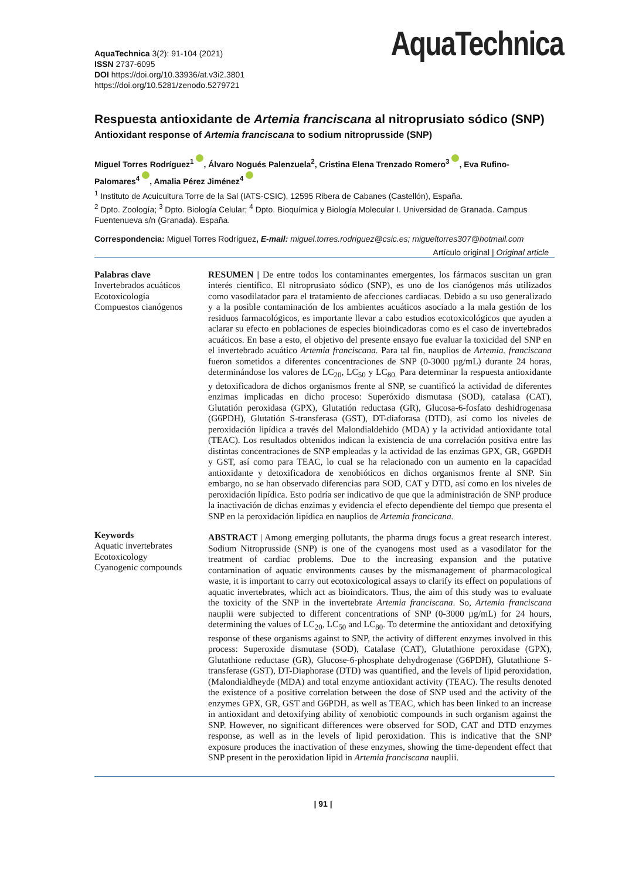AquaTechnica 3(2): 91-104 (2021)
ISSN 2737-6095
DOI https://doi.org/10.33936/at.v3i2.3801
https://doi.org/10.5281/zenodo.5279721
AquaTechnica
Respuesta antioxidante de Artemia franciscana al nitroprusiato sódico (SNP)
Antioxidant response of Artemia franciscana to sodium nitroprusside (SNP)
Miguel Torres Rodríguez<sup>1</sup> , Álvaro Nogués Palenzuela<sup>2</sup>, Cristina Elena Trenzado Romero<sup>3</sup> , Eva Rufino-Palomares<sup>4</sup> , Amalia Pérez Jiménez<sup>4</sup>
<sup>1</sup> Instituto de Acuicultura Torre de la Sal (IATS-CSIC), 12595 Ribera de Cabanes (Castellón), España.
<sup>2</sup> Dpto. Zoología; <sup>3</sup> Dpto. Biología Celular; <sup>4</sup> Dpto. Bioquímica y Biología Molecular I. Universidad de Granada. Campus Fuentenueva s/n (Granada). España.
Correspondencia: Miguel Torres Rodríguez, E-mail: miguel.torres.rodriguez@csic.es; migueltorres307@hotmail.com
Artículo original | Original article
Palabras clave
Invertebrados acuáticos
Ecotoxicología
Compuestos cianógenos
Keywords
Aquatic invertebrates
Ecotoxicology
Cyanogenic compounds
RESUMEN | De entre todos los contaminantes emergentes, los fármacos suscitan un gran interés científico. El nitroprusiato sódico (SNP), es uno de los cianógenos más utilizados como vasodilatador para el tratamiento de afecciones cardiacas. Debido a su uso generalizado y a la posible contaminación de los ambientes acuáticos asociado a la mala gestión de los residuos farmacológicos, es importante llevar a cabo estudios ecotoxicológicos que ayuden a aclarar su efecto en poblaciones de especies bioindicadoras como es el caso de invertebrados acuáticos. En base a esto, el objetivo del presente ensayo fue evaluar la toxicidad del SNP en el invertebrado acuático Artemia franciscana. Para tal fin, nauplios de Artemia. franciscana fueron sometidos a diferentes concentraciones de SNP (0-3000 µg/mL) durante 24 horas, determinándose los valores de LC<sub>20</sub>, LC<sub>50</sub> y LC<sub>80.</sub> Para determinar la respuesta antioxidante y detoxificadora de dichos organismos frente al SNP, se cuantificó la actividad de diferentes enzimas implicadas en dicho proceso: Superóxido dismutasa (SOD), catalasa (CAT), Glutatión peroxidasa (GPX), Glutatión reductasa (GR), Glucosa-6-fosfato deshidrogenasa (G6PDH), Glutatión S-transferasa (GST), DT-diaforasa (DTD), así como los niveles de peroxidación lipídica a través del Malondialdehido (MDA) y la actividad antioxidante total (TEAC). Los resultados obtenidos indican la existencia de una correlación positiva entre las distintas concentraciones de SNP empleadas y la actividad de las enzimas GPX, GR, G6PDH y GST, así como para TEAC, lo cual se ha relacionado con un aumento en la capacidad antioxidante y detoxificadora de xenobióticos en dichos organismos frente al SNP. Sin embargo, no se han observado diferencias para SOD, CAT y DTD, así como en los niveles de peroxidación lipídica. Esto podría ser indicativo de que que la administración de SNP produce la inactivación de dichas enzimas y evidencia el efecto dependiente del tiempo que presenta el SNP en la peroxidación lipídica en nauplios de Artemia francicana.
ABSTRACT | Among emerging pollutants, the pharma drugs focus a great research interest. Sodium Nitroprusside (SNP) is one of the cyanogens most used as a vasodilator for the treatment of cardiac problems. Due to the increasing expansion and the putative contamination of aquatic environments causes by the mismanagement of pharmacological waste, it is important to carry out ecotoxicological assays to clarify its effect on populations of aquatic invertebrates, which act as bioindicators. Thus, the aim of this study was to evaluate the toxicity of the SNP in the invertebrate Artemia franciscana. So, Artemia franciscana nauplii were subjected to different concentrations of SNP (0-3000 µg/mL) for 24 hours, determining the values of LC<sub>20</sub>, LC<sub>50</sub> and LC<sub>80</sub>. To determine the antioxidant and detoxifying response of these organisms against to SNP, the activity of different enzymes involved in this process: Superoxide dismutase (SOD), Catalase (CAT), Glutathione peroxidase (GPX), Glutathione reductase (GR), Glucose-6-phosphate dehydrogenase (G6PDH), Glutathione S-transferase (GST), DT-Diaphorase (DTD) was quantified, and the levels of lipid peroxidation, (Malondialdheyde (MDA) and total enzyme antioxidant activity (TEAC). The results denoted the existence of a positive correlation between the dose of SNP used and the activity of the enzymes GPX, GR, GST and G6PDH, as well as TEAC, which has been linked to an increase in antioxidant and detoxifying ability of xenobiotic compounds in such organism against the SNP. However, no significant differences were observed for SOD, CAT and DTD enzymes response, as well as in the levels of lipid peroxidation. This is indicative that the SNP exposure produces the inactivation of these enzymes, showing the time-dependent effect that SNP present in the peroxidation lipid in Artemia franciscana nauplii.
| 91 |